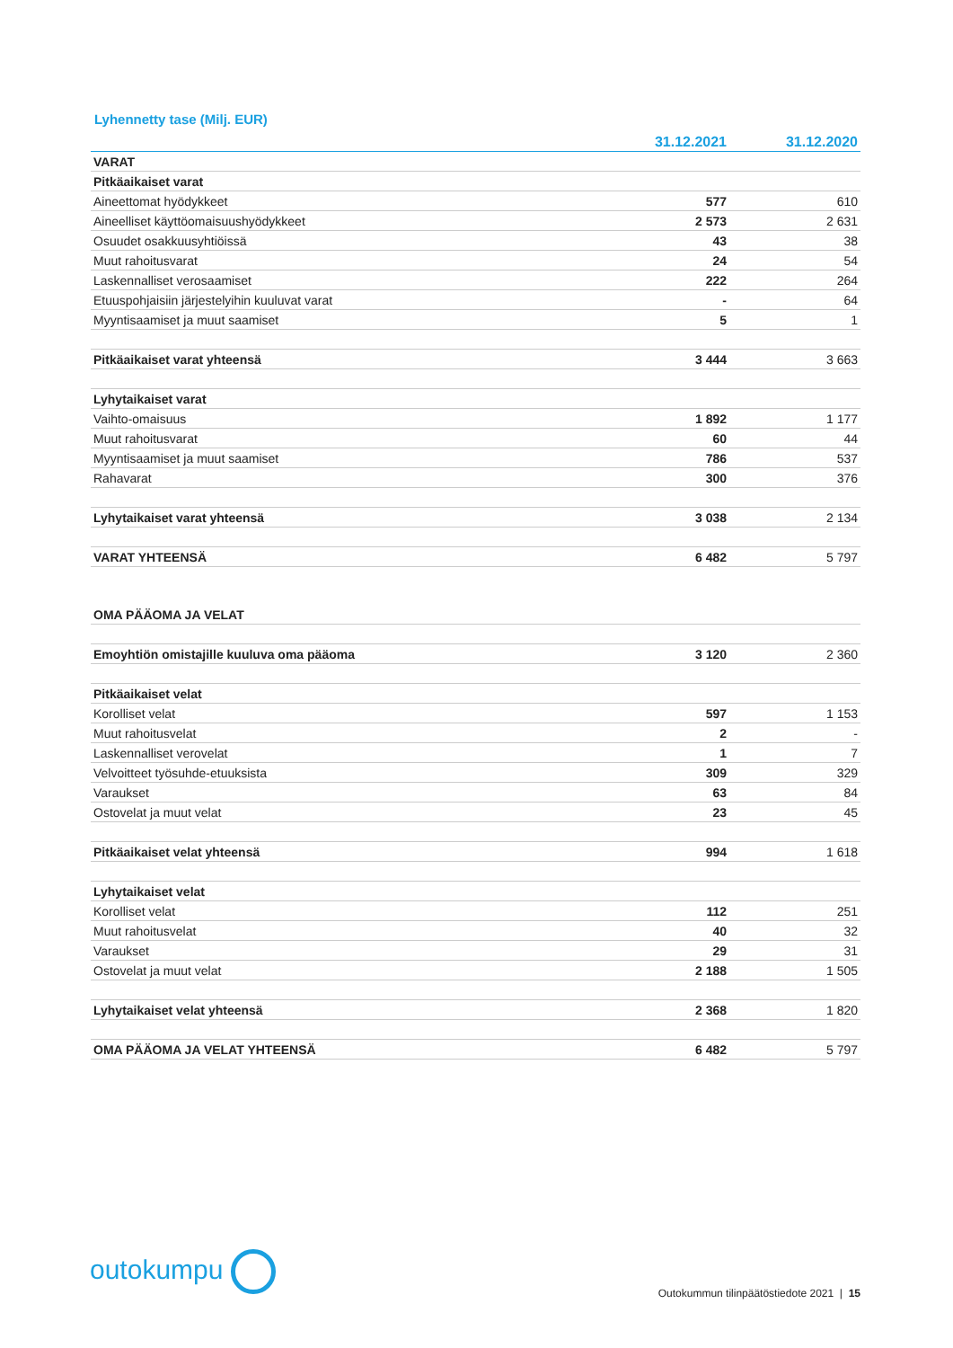Lyhennetty tase (Milj. EUR)
| | 31.12.2021 | 31.12.2020 |
| --- | --- | --- |
| VARAT | | |
| Pitkäaikaiset varat | | |
| Aineettomat hyödykkeet | 577 | 610 |
| Aineelliset käyttöomaisuushyödykkeet | 2 573 | 2 631 |
| Osuudet osakkuusyhtiöissä | 43 | 38 |
| Muut rahoitusvarat | 24 | 54 |
| Laskennalliset verosaamiset | 222 | 264 |
| Etuuspohjaisiin järjestelyihin kuuluvat varat | - | 64 |
| Myyntisaamiset ja muut saamiset | 5 | 1 |
| Pitkäaikaiset varat yhteensä | 3 444 | 3 663 |
| Lyhytaikaiset varat | | |
| Vaihto-omaisuus | 1 892 | 1 177 |
| Muut rahoitusvarat | 60 | 44 |
| Myyntisaamiset ja muut saamiset | 786 | 537 |
| Rahavarat | 300 | 376 |
| Lyhytaikaiset varat yhteensä | 3 038 | 2 134 |
| VARAT YHTEENSÄ | 6 482 | 5 797 |
| OMA PÄÄOMA JA VELAT | | |
| Emoyhtiön omistajille kuuluva oma pääoma | 3 120 | 2 360 |
| Pitkäaikaiset velat | | |
| Korolliset velat | 597 | 1 153 |
| Muut rahoitusvelat | 2 | - |
| Laskennalliset verovelat | 1 | 7 |
| Velvoitteet työsuhde-etuuksista | 309 | 329 |
| Varaukset | 63 | 84 |
| Ostovelat ja muut velat | 23 | 45 |
| Pitkäaikaiset velat yhteensä | 994 | 1 618 |
| Lyhytaikaiset velat | | |
| Korolliset velat | 112 | 251 |
| Muut rahoitusvelat | 40 | 32 |
| Varaukset | 29 | 31 |
| Ostovelat ja muut velat | 2 188 | 1 505 |
| Lyhytaikaiset velat yhteensä | 2 368 | 1 820 |
| OMA PÄÄOMA JA VELAT YHTEENSÄ | 6 482 | 5 797 |
outokumpu
Outokummun tilinpäätöstiedote 2021 | 15